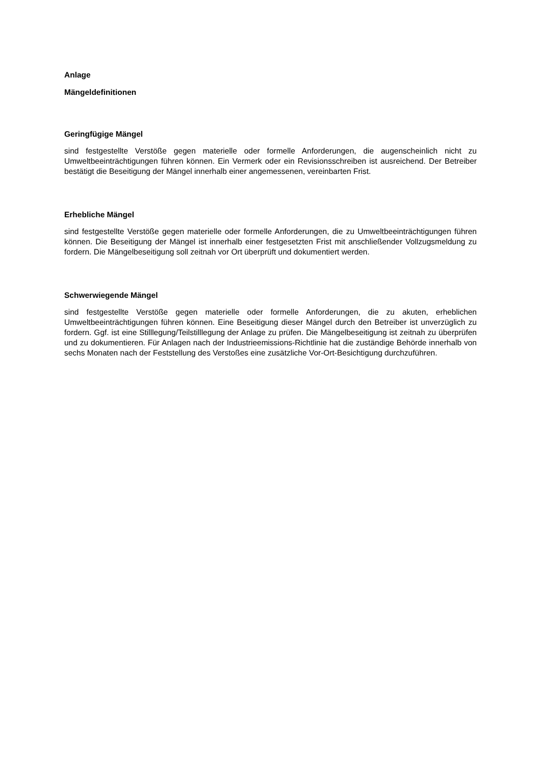Anlage
Mängeldefinitionen
Geringfügige Mängel
sind festgestellte Verstöße gegen materielle oder formelle Anforderungen, die augenscheinlich nicht zu Umweltbeeinträchtigungen führen können. Ein Vermerk oder ein Revisionsschreiben ist ausreichend. Der Betreiber bestätigt die Beseitigung der Mängel innerhalb einer angemessenen, vereinbarten Frist.
Erhebliche Mängel
sind festgestellte Verstöße gegen materielle oder formelle Anforderungen, die zu Umweltbeeinträchtigungen führen können. Die Beseitigung der Mängel ist innerhalb einer festgesetzten Frist mit anschließender Vollzugsmeldung zu fordern. Die Mängelbeseitigung soll zeitnah vor Ort überprüft und dokumentiert werden.
Schwerwiegende Mängel
sind festgestellte Verstöße gegen materielle oder formelle Anforderungen, die zu akuten, erheblichen Umweltbeeinträchtigungen führen können. Eine Beseitigung dieser Mängel durch den Betreiber ist unverzüglich zu fordern. Ggf. ist eine Stilllegung/Teilstilllegung der Anlage zu prüfen. Die Mängelbeseitigung ist zeitnah zu überprüfen und zu dokumentieren. Für Anlagen nach der Industrieemissions-Richtlinie hat die zuständige Behörde innerhalb von sechs Monaten nach der Feststellung des Verstoßes eine zusätzliche Vor-Ort-Besichtigung durchzuführen.